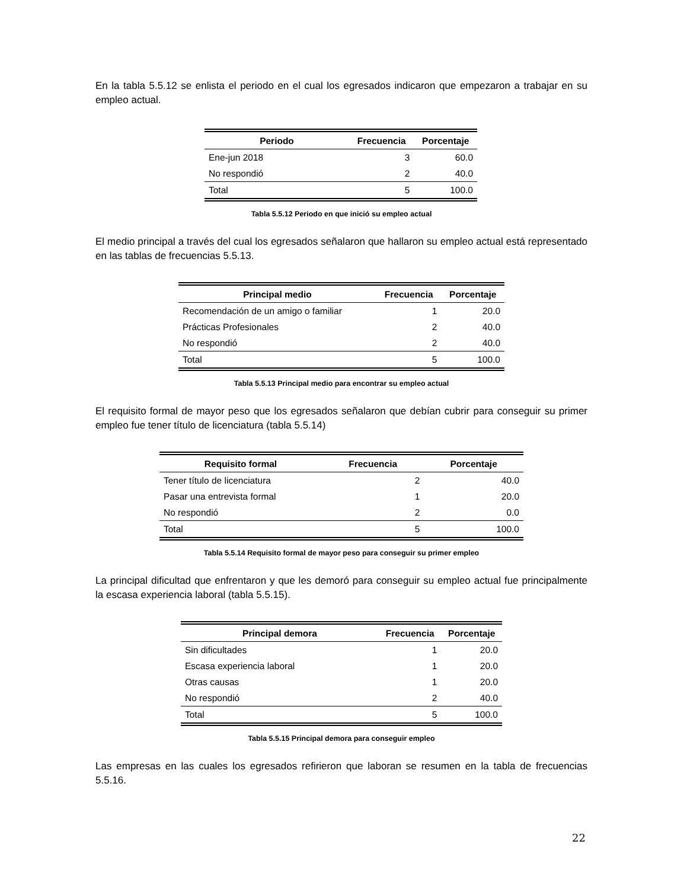En la tabla 5.5.12 se enlista el periodo en el cual los egresados indicaron que empezaron a trabajar en su empleo actual.
| Periodo | Frecuencia | Porcentaje |
| --- | --- | --- |
| Ene-jun 2018 | 3 | 60.0 |
| No respondió | 2 | 40.0 |
| Total | 5 | 100.0 |
Tabla 5.5.12 Periodo en que inició su empleo actual
El medio principal a través del cual los egresados señalaron que hallaron su empleo actual está representado en las tablas de frecuencias 5.5.13.
| Principal medio | Frecuencia | Porcentaje |
| --- | --- | --- |
| Recomendación de un amigo o familiar | 1 | 20.0 |
| Prácticas Profesionales | 2 | 40.0 |
| No respondió | 2 | 40.0 |
| Total | 5 | 100.0 |
Tabla 5.5.13 Principal medio para encontrar su empleo actual
El requisito formal de mayor peso que los egresados señalaron que debían cubrir para conseguir su primer empleo fue tener título de licenciatura (tabla 5.5.14)
| Requisito formal | Frecuencia | Porcentaje |
| --- | --- | --- |
| Tener título de licenciatura | 2 | 40.0 |
| Pasar una entrevista formal | 1 | 20.0 |
| No respondió | 2 | 0.0 |
| Total | 5 | 100.0 |
Tabla 5.5.14 Requisito formal de mayor peso para conseguir su primer empleo
La principal dificultad que enfrentaron y que les demoró para conseguir su empleo actual fue principalmente la escasa experiencia laboral (tabla 5.5.15).
| Principal demora | Frecuencia | Porcentaje |
| --- | --- | --- |
| Sin dificultades | 1 | 20.0 |
| Escasa experiencia laboral | 1 | 20.0 |
| Otras causas | 1 | 20.0 |
| No respondió | 2 | 40.0 |
| Total | 5 | 100.0 |
Tabla 5.5.15 Principal demora para conseguir empleo
Las empresas en las cuales los egresados refirieron que laboran se resumen en la tabla de frecuencias 5.5.16.
22